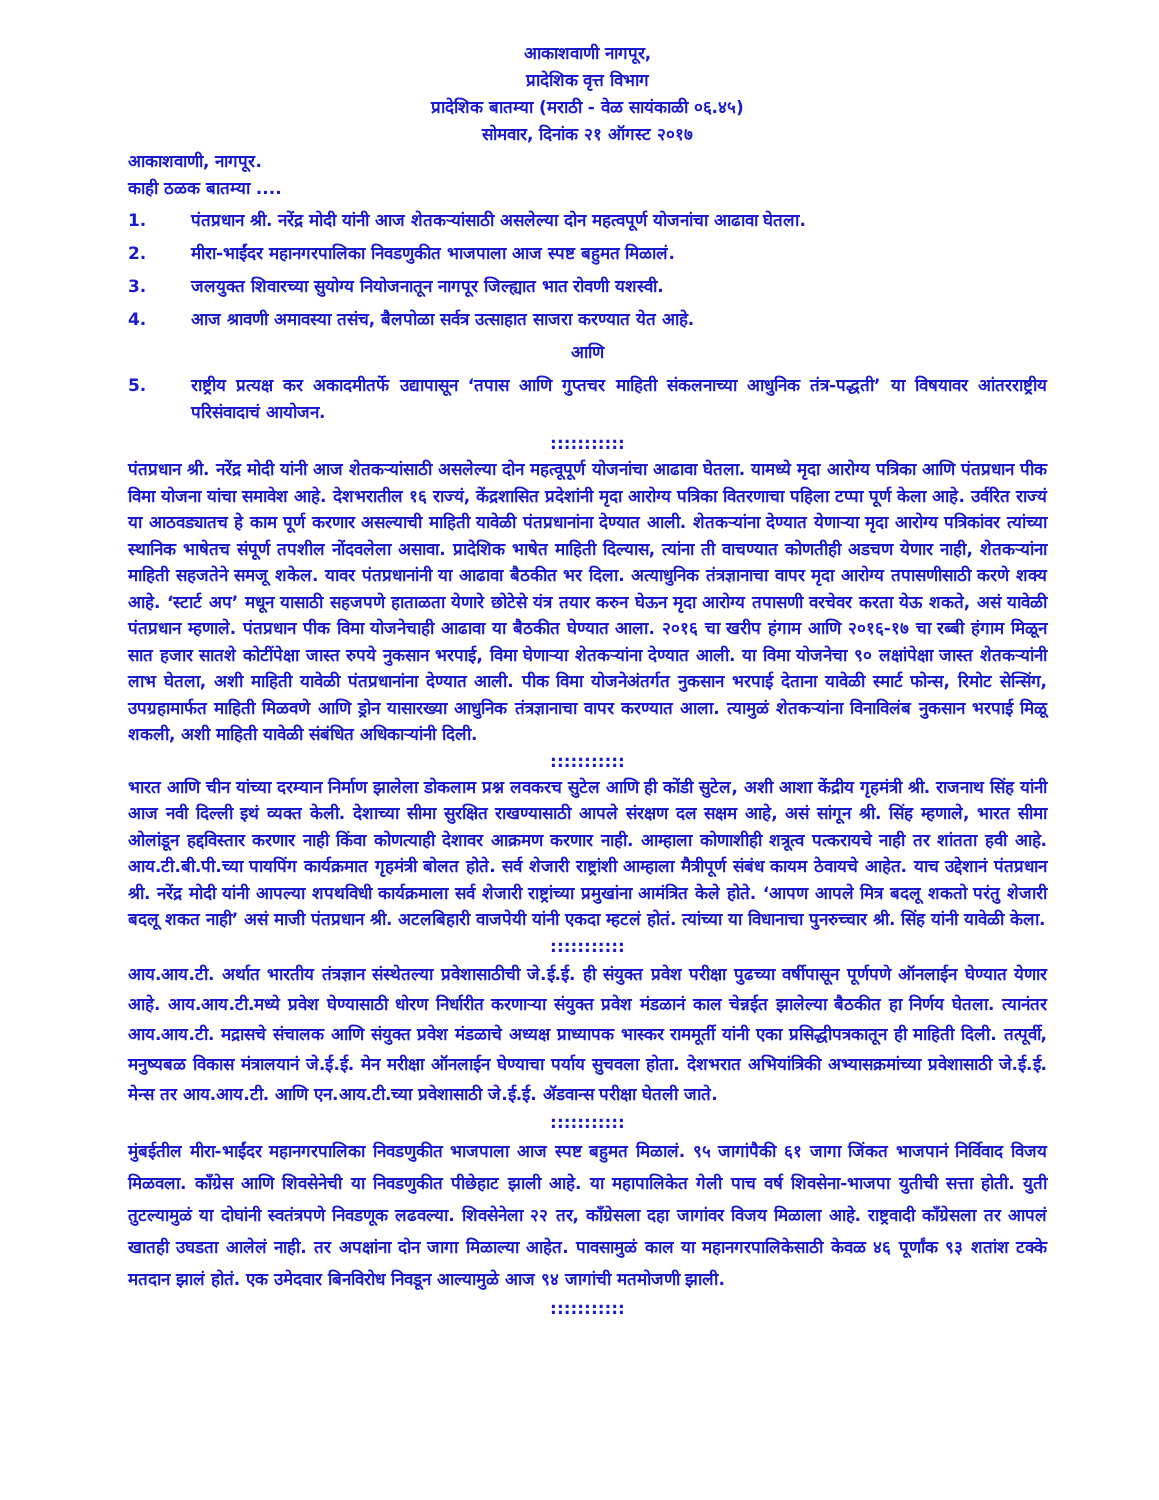आकाशवाणी नागपूर,
प्रादेशिक वृत्त विभाग
प्रादेशिक बातम्या (मराठी - वेळ सायंकाळी ०६.४५)
सोमवार, दिनांक २१ ऑगस्ट २०१७
आकाशवाणी, नागपूर.
काही ठळक बातम्या ....
1. पंतप्रधान श्री. नरेंद्र मोदी यांनी आज शेतकऱ्यांसाठी असलेल्या दोन महत्वपूर्ण योजनांचा आढावा घेतला.
2. मीरा-भाईंदर महानगरपालिका निवडणुकीत भाजपाला आज स्पष्ट बहुमत मिळालं.
3. जलयुक्त शिवारच्या सुयोग्य नियोजनातून नागपूर जिल्ह्यात भात रोवणी यशस्वी.
4. आज श्रावणी अमावस्या तसंच, बैलपोळा सर्वत्र उत्साहात साजरा करण्यात येत आहे.
आणि
5. राष्ट्रीय प्रत्यक्ष कर अकादमीतर्फे उद्यापासून ‘तपास आणि गुप्तचर माहिती संकलनाच्या आधुनिक तंत्र-पद्धती’ या विषयावर आंतरराष्ट्रीय परिसंवादाचं आयोजन.
:::::::::::
पंतप्रधान श्री. नरेंद्र मोदी यांनी आज शेतकऱ्यांसाठी असलेल्या दोन महत्वूपूर्ण योजनांचा आढावा घेतला. यामध्ये मृदा आरोग्य पत्रिका आणि पंतप्रधान पीक विमा योजना यांचा समावेश आहे. देशभरातील १६ राज्यं, केंद्रशासित प्रदेशांनी मृदा आरोग्य पत्रिका वितरणाचा पहिला टप्पा पूर्ण केला आहे. उर्वरित राज्यं या आठवड्यातच हे काम पूर्ण करणार असल्याची माहिती यावेळी पंतप्रधानांना देण्यात आली. शेतकऱ्यांना देण्यात येणाऱ्या मृदा आरोग्य पत्रिकांवर त्यांच्या स्थानिक भाषेतच संपूर्ण तपशील नोंदवलेला असावा. प्रादेशिक भाषेत माहिती दिल्यास, त्यांना ती वाचण्यात कोणतीही अडचण येणार नाही, शेतकऱ्यांना माहिती सहजतेने समजू शकेल. यावर पंतप्रधानांनी या आढावा बैठकीत भर दिला. अत्याधुनिक तंत्रज्ञानाचा वापर मृदा आरोग्य तपासणीसाठी करणे शक्य आहे. ‘स्टार्ट अप’ मधून यासाठी सहजपणे हाताळता येणारे छोटेसे यंत्र तयार करुन घेऊन मृदा आरोग्य तपासणी वरचेवर करता येऊ शकते, असं यावेळी पंतप्रधान म्हणाले. पंतप्रधान पीक विमा योजनेचाही आढावा या बैठकीत घेण्यात आला. २०१६ चा खरीप हंगाम आणि २०१६-१७ चा रब्बी हंगाम मिळून सात हजार सातशे कोटींपेक्षा जास्त रुपये नुकसान भरपाई, विमा घेणाऱ्या शेतकऱ्यांना देण्यात आली. या विमा योजनेचा ९० लक्षांपेक्षा जास्त शेतकऱ्यांनी लाभ घेतला, अशी माहिती यावेळी पंतप्रधानांना देण्यात आली. पीक विमा योजनेअंतर्गत नुकसान भरपाई देताना यावेळी स्मार्ट फोन्स, रिमोट सेन्सिंग, उपग्रहामार्फत माहिती मिळवणे आणि ड्रोन यासारख्या आधुनिक तंत्रज्ञानाचा वापर करण्यात आला. त्यामुळं शेतकऱ्यांना विनाविलंब नुकसान भरपाई मिळू शकली, अशी माहिती यावेळी संबंधित अधिकाऱ्यांनी दिली.
:::::::::::
भारत आणि चीन यांच्या दरम्यान निर्माण झालेला डोकलाम प्रश्न लवकरच सुटेल आणि ही कोंडी सुटेल, अशी आशा केंद्रीय गृहमंत्री श्री. राजनाथ सिंह यांनी आज नवी दिल्ली इथं व्यक्त केली. देशाच्या सीमा सुरक्षित राखण्यासाठी आपले संरक्षण दल सक्षम आहे, असं सांगून श्री. सिंह म्हणाले, भारत सीमा ओलांडून हद्दविस्तार करणार नाही किंवा कोणत्याही देशावर आक्रमण करणार नाही. आम्हाला कोणाशीही शत्रूत्व पत्करायचे नाही तर शांतता हवी आहे. आय.टी.बी.पी.च्या पायपिंग कार्यक्रमात गृहमंत्री बोलत होते. सर्व शेजारी राष्ट्रांशी आम्हाला मैत्रीपूर्ण संबंध कायम ठेवायचे आहेत. याच उद्देशानं पंतप्रधान श्री. नरेंद्र मोदी यांनी आपल्या शपथविधी कार्यक्रमाला सर्व शेजारी राष्ट्रांच्या प्रमुखांना आमंत्रित केले होते. ‘आपण आपले मित्र बदलू शकतो परंतु शेजारी बदलू शकत नाही’ असं माजी पंतप्रधान श्री. अटलबिहारी वाजपेयी यांनी एकदा म्हटलं होतं. त्यांच्या या विधानाचा पुनरुच्चार श्री. सिंह यांनी यावेळी केला.
:::::::::::
आय.आय.टी. अर्थात भारतीय तंत्रज्ञान संस्थेतल्या प्रवेशासाठीची जे.ई.ई. ही संयुक्त प्रवेश परीक्षा पुढच्या वर्षीपासून पूर्णपणे ऑनलाईन घेण्यात येणार आहे. आय.आय.टी.मध्ये प्रवेश घेण्यासाठी धोरण निर्धारीत करणाऱ्या संयुक्त प्रवेश मंडळानं काल चेन्नईत झालेल्या बैठकीत हा निर्णय घेतला. त्यानंतर आय.आय.टी. मद्रासचे संचालक आणि संयुक्त प्रवेश मंडळाचे अध्यक्ष प्राध्यापक भास्कर राममूर्ती यांनी एका प्रसिद्धीपत्रकातून ही माहिती दिली. तत्पूर्वी, मनुष्यबळ विकास मंत्रालयानं जे.ई.ई. मेन मरीक्षा ऑनलाईन घेण्याचा पर्याय सुचवला होता. देशभरात अभियांत्रिकी अभ्यासक्रमांच्या प्रवेशासाठी जे.ई.ई. मेन्स तर आय.आय.टी. आणि एन.आय.टी.च्या प्रवेशासाठी जे.ई.ई. ॲडवान्स परीक्षा घेतली जाते.
:::::::::::
मुंबईतील मीरा-भाईंदर महानगरपालिका निवडणुकीत भाजपाला आज स्पष्ट बहुमत मिळालं. ९५ जागांपैकी ६१ जागा जिंकत भाजपानं निर्विवाद विजय मिळवला. कॉंग्रेस आणि शिवसेनेची या निवडणुकीत पीछेहाट झाली आहे. या महापालिकेत गेली पाच वर्ष शिवसेना-भाजपा युतीची सत्ता होती. युती तुटल्यामुळं या दोघांनी स्वतंत्रपणे निवडणूक लढवल्या. शिवसेनेला २२ तर, कॉंग्रेसला दहा जागांवर विजय मिळाला आहे. राष्ट्रवादी कॉंग्रेसला तर आपलं खातही उघडता आलेलं नाही. तर अपक्षांना दोन जागा मिळाल्या आहेत. पावसामुळं काल या महानगरपालिकेसाठी केवळ ४६ पूर्णांक ९३ शतांश टक्के मतदान झालं होतं. एक उमेदवार बिनविरोध निवडून आल्यामुळे आज ९४ जागांची मतमोजणी झाली.
:::::::::::